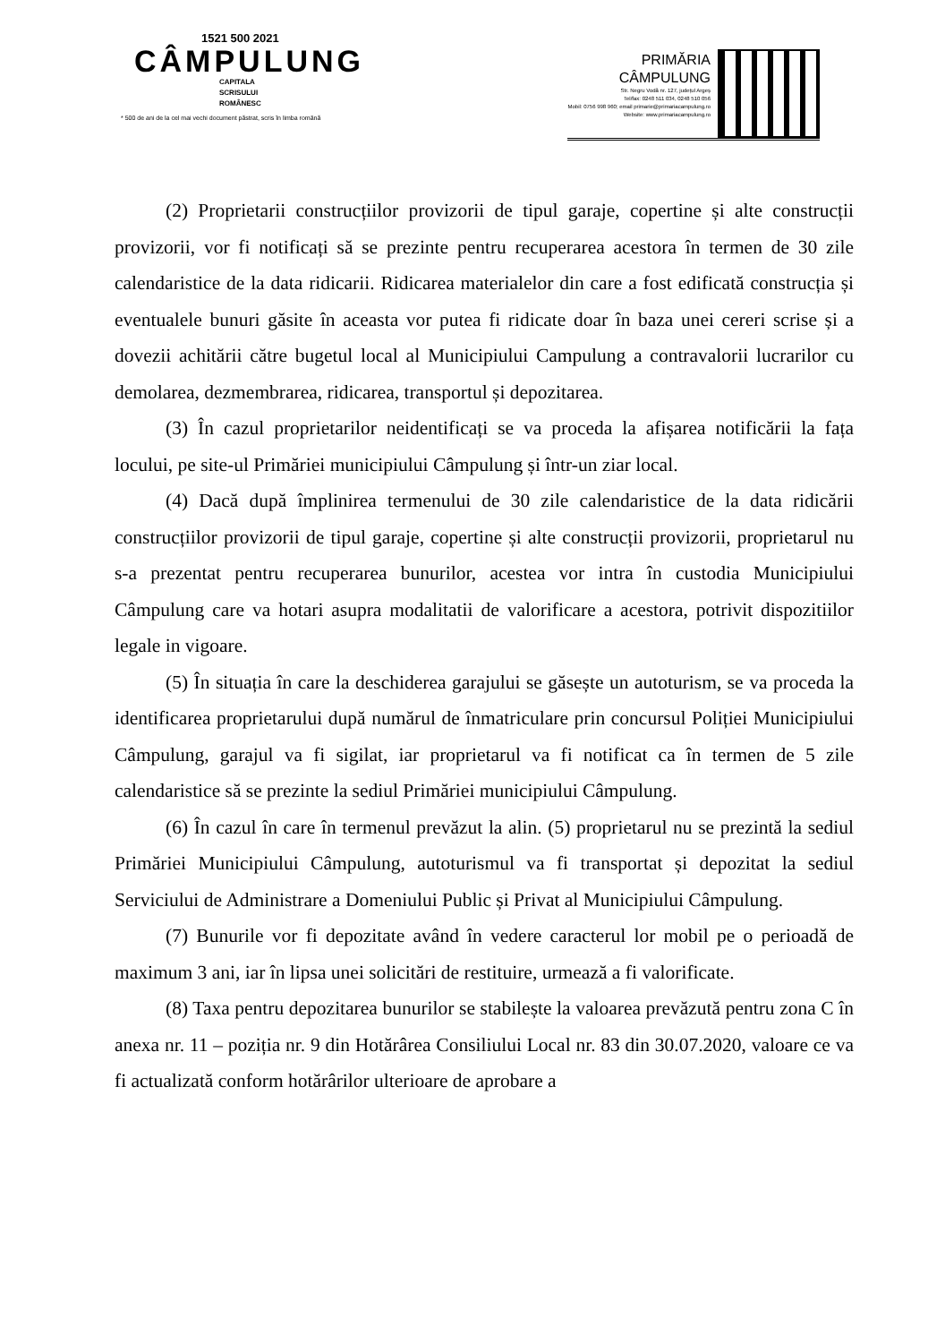1521 500 2021
CÂMPULUNG
CAPITALA
SCRISULUI
ROMÂNESC
* 500 de ani de la cel mai vechi document păstrat, scris în limba română
PRIMĂRIA
CÂMPULUNG
Str. Negru Vodă nr. 127, județul Argeș
Tel/fax: 0248 511 034, 0248 510 056
Mobil: 0756 998 960; email primarie@primariacampulung.ro
Website: www.primariacampulung.ro
(2) Proprietarii construcțiilor provizorii de tipul garaje, copertine și alte construcții provizorii, vor fi notificați să se prezinte pentru recuperarea acestora în termen de 30 zile calendaristice de la data ridicarii. Ridicarea materialelor din care a fost edificată construcția și eventualele bunuri găsite în aceasta vor putea fi ridicate doar în baza unei cereri scrise și a dovezii achitării către bugetul local al Municipiului Campulung a contravalorii lucrarilor cu demolarea, dezmembrarea, ridicarea, transportul și depozitarea.
(3) În cazul proprietarilor neidentificați se va proceda la afișarea notificării la fața locului, pe site-ul Primăriei municipiului Câmpulung și într-un ziar local.
(4) Dacă după împlinirea termenului de 30 zile calendaristice de la data ridicării construcțiilor provizorii de tipul garaje, copertine și alte construcții provizorii, proprietarul nu s-a prezentat pentru recuperarea bunurilor, acestea vor intra în custodia Municipiului Câmpulung care va hotari asupra modalitatii de valorificare a acestora, potrivit dispozitiilor legale in vigoare.
(5) În situația în care la deschiderea garajului se găsește un autoturism, se va proceda la identificarea proprietarului după numărul de înmatriculare prin concursul Poliției Municipiului Câmpulung, garajul va fi sigilat, iar proprietarul va fi notificat ca în termen de 5 zile calendaristice să se prezinte la sediul Primăriei municipiului Câmpulung.
(6) În cazul în care în termenul prevăzut la alin. (5) proprietarul nu se prezintă la sediul Primăriei Municipiului Câmpulung, autoturismul va fi transportat și depozitat la sediul Serviciului de Administrare a Domeniului Public și Privat al Municipiului Câmpulung.
(7) Bunurile vor fi depozitate având în vedere caracterul lor mobil pe o perioadă de maximum 3 ani, iar în lipsa unei solicitări de restituire, urmează a fi valorificate.
(8) Taxa pentru depozitarea bunurilor se stabilește la valoarea prevăzută pentru zona C în anexa nr. 11 – poziția nr. 9 din Hotărârea Consiliului Local nr. 83 din 30.07.2020, valoare ce va fi actualizată conform hotărârilor ulterioare de aprobare a